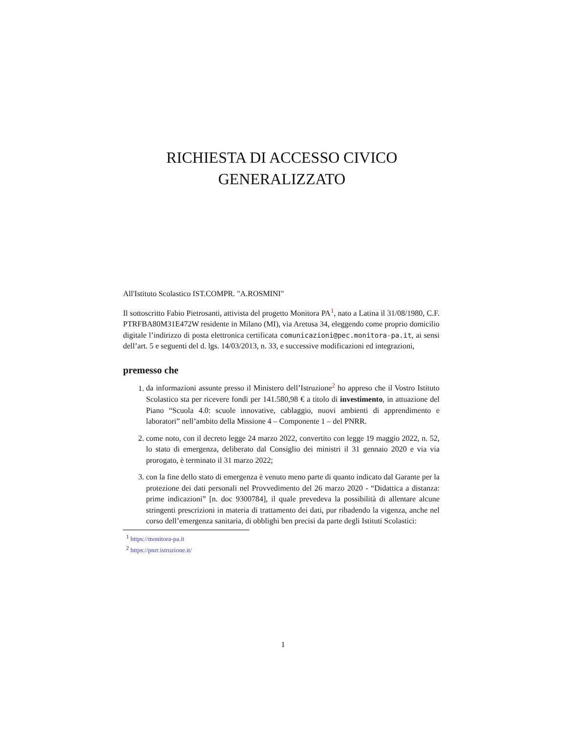RICHIESTA DI ACCESSO CIVICO
GENERALIZZATO
All'Istituto Scolastico IST.COMPR. "A.ROSMINI"
Il sottoscritto Fabio Pietrosanti, attivista del progetto Monitora PA<sup>1</sup>, nato a Latina il 31/08/1980, C.F. PTRFBA80M31E472W residente in Milano (MI), via Aretusa 34, eleggendo come proprio domicilio digitale l’indirizzo di posta elettronica certificata comunicazioni@pec.monitora-pa.it, ai sensi dell’art. 5 e seguenti del d. lgs. 14/03/2013, n. 33, e successive modificazioni ed integrazioni,
premesso che
1. da informazioni assunte presso il Ministero dell’Istruzione<sup>2</sup> ho appreso che il Vostro Istituto Scolastico sta per ricevere fondi per 141.580,98 € a titolo di investimento, in attuazione del Piano “Scuola 4.0: scuole innovative, cablaggio, nuovi ambienti di apprendimento e laboratori” nell’ambito della Missione 4 – Componente 1 – del PNRR.
2. come noto, con il decreto legge 24 marzo 2022, convertito con legge 19 maggio 2022, n. 52, lo stato di emergenza, deliberato dal Consiglio dei ministri il 31 gennaio 2020 e via via prorogato, è terminato il 31 marzo 2022;
3. con la fine dello stato di emergenza è venuto meno parte di quanto indicato dal Garante per la protezione dei dati personali nel Provvedimento del 26 marzo 2020 - “Didattica a distanza: prime indicazioni” [n. doc 9300784], il quale prevedeva la possibilità di allentare alcune stringenti prescrizioni in materia di trattamento dei dati, pur ribadendo la vigenza, anche nel corso dell’emergenza sanitaria, di obblighi ben precisi da parte degli Istituti Scolastici:
<sup>1</sup> https://monitora-pa.it
<sup>2</sup> https://pnrr.istruzione.it/
1